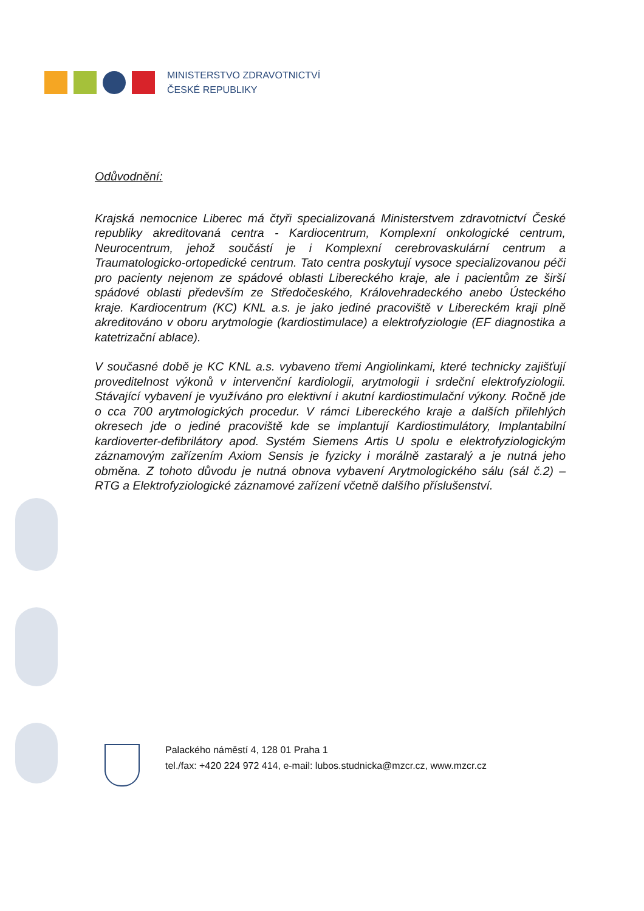MINISTERSTVO ZDRAVOTNICTVÍ
ČESKÉ REPUBLIKY
Odůvodnění:
Krajská nemocnice Liberec má čtyři specializovaná Ministerstvem zdravotnictví České republiky akreditovaná centra - Kardiocentrum, Komplexní onkologické centrum, Neurocentrum, jehož součástí je i Komplexní cerebrovaskulární centrum a Traumatologicko-ortopedické centrum. Tato centra poskytují vysoce specializovanou péči pro pacienty nejenom ze spádové oblasti Libereckého kraje, ale i pacientům ze širší spádové oblasti především ze Středočeského, Královehradeckého anebo Ústeckého kraje. Kardiocentrum (KC) KNL a.s. je jako jediné pracoviště v Libereckém kraji plně akreditováno v oboru arytmologie (kardiostimulace) a elektrofyziologie (EF diagnostika a katetrizační ablace).
V současné době je KC KNL a.s. vybaveno třemi Angiolinkami, které technicky zajišťují proveditelnost výkonů v intervenční kardiologii, arytmologii i srdeční elektrofyziologii. Stávající vybavení je využíváno pro elektivní i akutní kardiostimulační výkony. Ročně jde o cca 700 arytmologických procedur. V rámci Libereckého kraje a dalších přilehlých okresech jde o jediné pracoviště kde se implantují Kardiostimulátory, Implantabilní kardioverter-defibrilátory apod. Systém Siemens Artis U spolu e elektrofyziologickým záznamovým zařízením Axiom Sensis je fyzicky i morálně zastaralý a je nutná jeho obměna. Z tohoto důvodu je nutná obnova vybavení Arytmologického sálu (sál č.2) – RTG a Elektrofyziologické záznamové zařízení včetně dalšího příslušenství.
Palackého náměstí 4, 128 01 Praha 1
tel./fax: +420 224 972 414, e-mail: lubos.studnicka@mzcr.cz, www.mzcr.cz